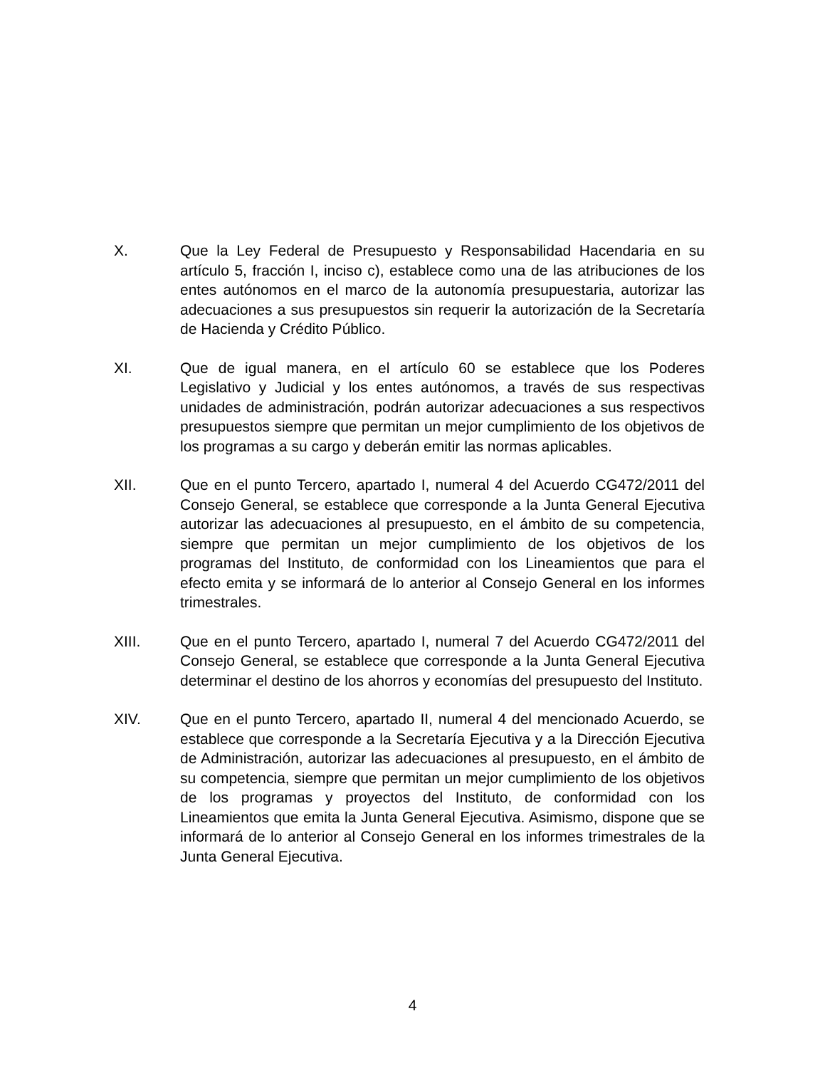X. Que la Ley Federal de Presupuesto y Responsabilidad Hacendaria en su artículo 5, fracción I, inciso c), establece como una de las atribuciones de los entes autónomos en el marco de la autonomía presupuestaria, autorizar las adecuaciones a sus presupuestos sin requerir la autorización de la Secretaría de Hacienda y Crédito Público.
XI. Que de igual manera, en el artículo 60 se establece que los Poderes Legislativo y Judicial y los entes autónomos, a través de sus respectivas unidades de administración, podrán autorizar adecuaciones a sus respectivos presupuestos siempre que permitan un mejor cumplimiento de los objetivos de los programas a su cargo y deberán emitir las normas aplicables.
XII. Que en el punto Tercero, apartado I, numeral 4 del Acuerdo CG472/2011 del Consejo General, se establece que corresponde a la Junta General Ejecutiva autorizar las adecuaciones al presupuesto, en el ámbito de su competencia, siempre que permitan un mejor cumplimiento de los objetivos de los programas del Instituto, de conformidad con los Lineamientos que para el efecto emita y se informará de lo anterior al Consejo General en los informes trimestrales.
XIII. Que en el punto Tercero, apartado I, numeral 7 del Acuerdo CG472/2011 del Consejo General, se establece que corresponde a la Junta General Ejecutiva determinar el destino de los ahorros y economías del presupuesto del Instituto.
XIV. Que en el punto Tercero, apartado II, numeral 4 del mencionado Acuerdo, se establece que corresponde a la Secretaría Ejecutiva y a la Dirección Ejecutiva de Administración, autorizar las adecuaciones al presupuesto, en el ámbito de su competencia, siempre que permitan un mejor cumplimiento de los objetivos de los programas y proyectos del Instituto, de conformidad con los Lineamientos que emita la Junta General Ejecutiva. Asimismo, dispone que se informará de lo anterior al Consejo General en los informes trimestrales de la Junta General Ejecutiva.
4